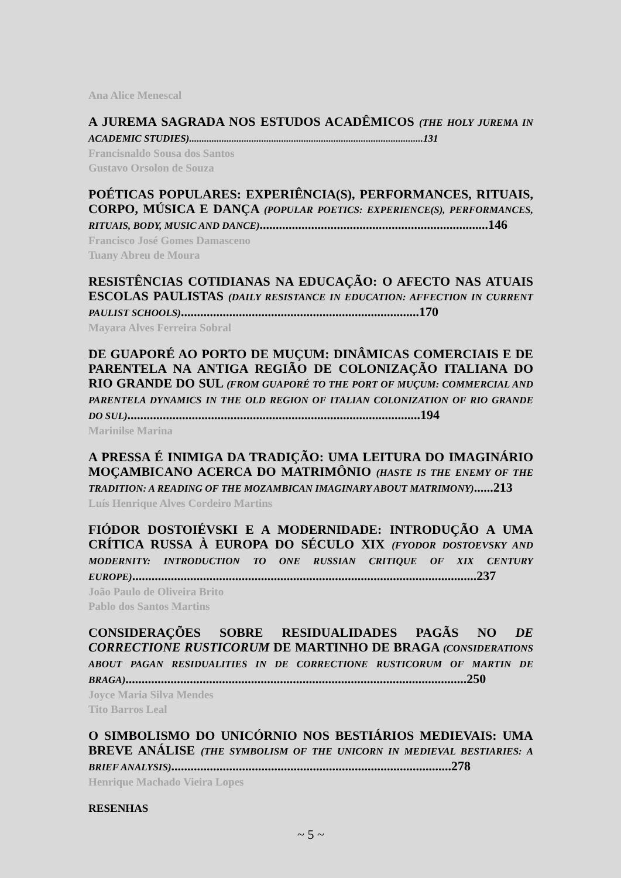Ana Alice Menescal
A JUREMA SAGRADA NOS ESTUDOS ACADÊMICOS (THE HOLY JUREMA IN ACADEMIC STUDIES)..............................................................................................131
Francisnaldo Sousa dos Santos
Gustavo Orsolon de Souza
POÉTICAS POPULARES: EXPERIÊNCIA(S), PERFORMANCES, RITUAIS, CORPO, MÚSICA E DANÇA (POPULAR POETICS: EXPERIENCE(S), PERFORMANCES, RITUAIS, BODY, MUSIC AND DANCE).......................................................................146
Francisco José Gomes Damasceno
Tuany Abreu de Moura
RESISTÊNCIAS COTIDIANAS NA EDUCAÇÃO: O AFECTO NAS ATUAIS ESCOLAS PAULISTAS (DAILY RESISTANCE IN EDUCATION: AFFECTION IN CURRENT PAULIST SCHOOLS)..........................................................................170
Mayara Alves Ferreira Sobral
DE GUAPORÉ AO PORTO DE MUÇUM: DINÂMICAS COMERCIAIS E DE PARENTELA NA ANTIGA REGIÃO DE COLONIZAÇÃO ITALIANA DO RIO GRANDE DO SUL (FROM GUAPORÉ TO THE PORT OF MUÇUM: COMMERCIAL AND PARENTELA DYNAMICS IN THE OLD REGION OF ITALIAN COLONIZATION OF RIO GRANDE DO SUL)...........................................................................................194
Marinilse Marina
A PRESSA É INIMIGA DA TRADIÇÃO: UMA LEITURA DO IMAGINÁRIO MOÇAMBICANO ACERCA DO MATRIMÔNIO (HASTE IS THE ENEMY OF THE TRADITION: A READING OF THE MOZAMBICAN IMAGINARY ABOUT MATRIMONY)......213
Luís Henrique Alves Cordeiro Martins
FIÓDOR DOSTOIÉVSKI E A MODERNIDADE: INTRODUÇÃO A UMA CRÍTICA RUSSA À EUROPA DO SÉCULO XIX (FYODOR DOSTOEVSKY AND MODERNITY: INTRODUCTION TO ONE RUSSIAN CRITIQUE OF XIX CENTURY EUROPE)...........................................................................................................237
João Paulo de Oliveira Brito
Pablo dos Santos Martins
CONSIDERAÇÕES SOBRE RESIDUALIDADES PAGÃS NO DE CORRECTIONE RUSTICORUM DE MARTINHO DE BRAGA (CONSIDERATIONS ABOUT PAGAN RESIDUALITIES IN DE CORRECTIONE RUSTICORUM OF MARTIN DE BRAGA)..........................................................................................................250
Joyce Maria Silva Mendes
Tito Barros Leal
O SIMBOLISMO DO UNICÓRNIO NOS BESTIÁRIOS MEDIEVAIS: UMA BREVE ANÁLISE (THE SYMBOLISM OF THE UNICORN IN MEDIEVAL BESTIARIES: A BRIEF ANALYSIS).......................................................................................278
Henrique Machado Vieira Lopes
RESENHAS
~ 5 ~